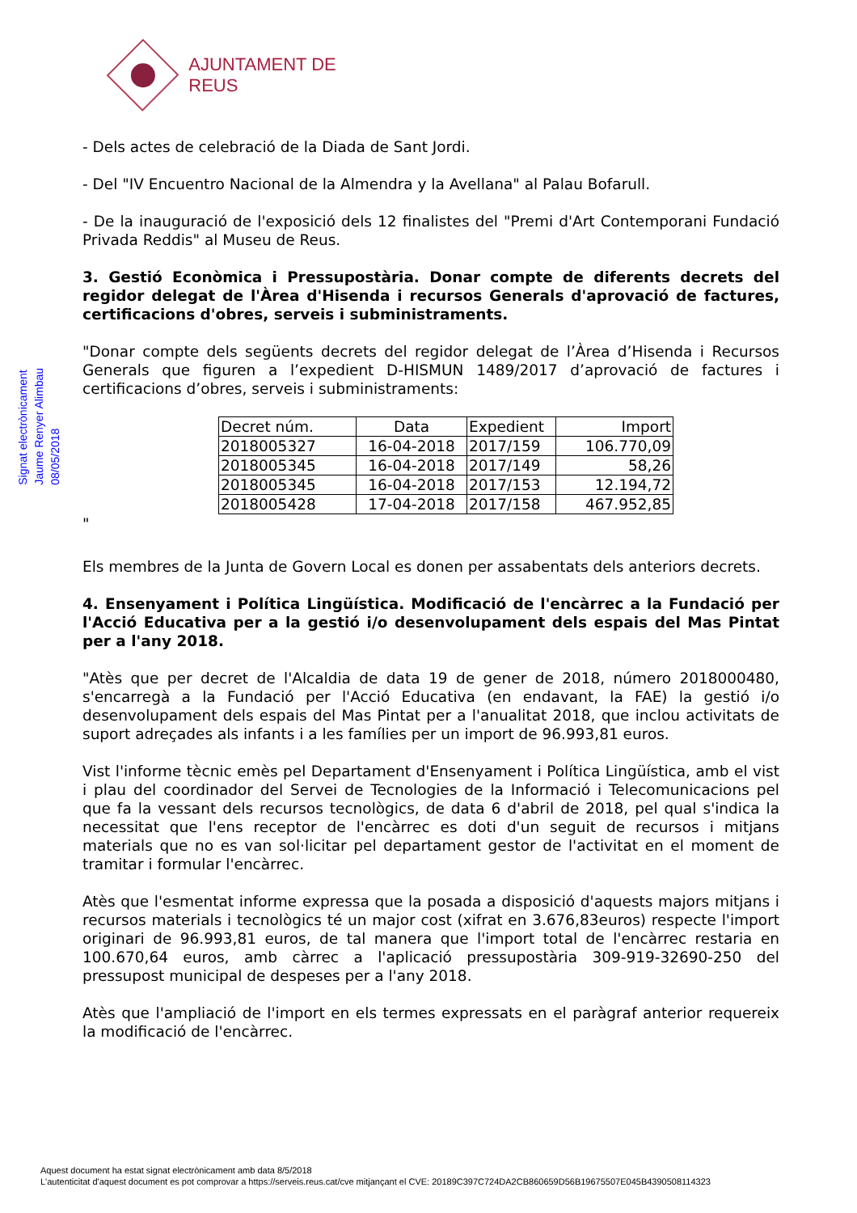AJUNTAMENT DE REUS
Signat electrònicament
Jaume Renyer Alimbau
08/05/2018
- Dels actes de celebració de la Diada de Sant Jordi.
- Del "IV Encuentro Nacional de la Almendra y la Avellana" al Palau Bofarull.
- De la inauguració de l'exposició dels 12 finalistes del "Premi d'Art Contemporani Fundació Privada Reddis" al Museu de Reus.
3. Gestió Econòmica i Pressupostària. Donar compte de diferents decrets del regidor delegat de l'Àrea d'Hisenda i recursos Generals d'aprovació de factures, certificacions d'obres, serveis i subministraments.
"Donar compte dels següents decrets del regidor delegat de l’Àrea d’Hisenda i Recursos Generals que figuren a l’expedient D-HISMUN 1489/2017 d’aprovació de factures i certificacions d’obres, serveis i subministraments:
| Decret núm. | Data | Expedient | Import |
| --- | --- | --- | --- |
| 2018005327 | 16-04-2018 | 2017/159 | 106.770,09 |
| 2018005345 | 16-04-2018 | 2017/149 | 58,26 |
| 2018005345 | 16-04-2018 | 2017/153 | 12.194,72 |
| 2018005428 | 17-04-2018 | 2017/158 | 467.952,85 |
"
Els membres de la Junta de Govern Local es donen per assabentats dels anteriors decrets.
4. Ensenyament i Política Lingüística. Modificació de l'encàrrec a la Fundació per l'Acció Educativa per a la gestió i/o desenvolupament dels espais del Mas Pintat per a l'any 2018.
"Atès que per decret de l'Alcaldia de data 19 de gener de 2018, número 2018000480, s'encarregà a la Fundació per l'Acció Educativa (en endavant, la FAE) la gestió i/o desenvolupament dels espais del Mas Pintat per a l'anualitat 2018, que inclou activitats de suport adreçades als infants i a les famílies per un import de 96.993,81 euros.
Vist l'informe tècnic emès pel Departament d'Ensenyament i Política Lingüística, amb el vist i plau del coordinador del Servei de Tecnologies de la Informació i Telecomunicacions pel que fa la vessant dels recursos tecnològics, de data 6 d'abril de 2018, pel qual s'indica la necessitat que l'ens receptor de l'encàrrec es doti d'un seguit de recursos i mitjans materials que no es van sol·licitar pel departament gestor de l'activitat en el moment de tramitar i formular l'encàrrec.
Atès que l'esmentat informe expressa que la posada a disposició d'aquests majors mitjans i recursos materials i tecnològics té un major cost (xifrat en 3.676,83euros) respecte l'import originari de 96.993,81 euros, de tal manera que l'import total de l'encàrrec restaria en 100.670,64 euros, amb càrrec a l'aplicació pressupostària 309-919-32690-250 del pressupost municipal de despeses per a l'any 2018.
Atès que l'ampliació de l'import en els termes expressats en el paràgraf anterior requereix la modificació de l'encàrrec.
Aquest document ha estat signat electrònicament amb data 8/5/2018
L'autenticitat d'aquest document es pot comprovar a https://serveis.reus.cat/cve mitjançant el CVE: 20189C397C724DA2CB860659D56B19675507E045B4390508114323